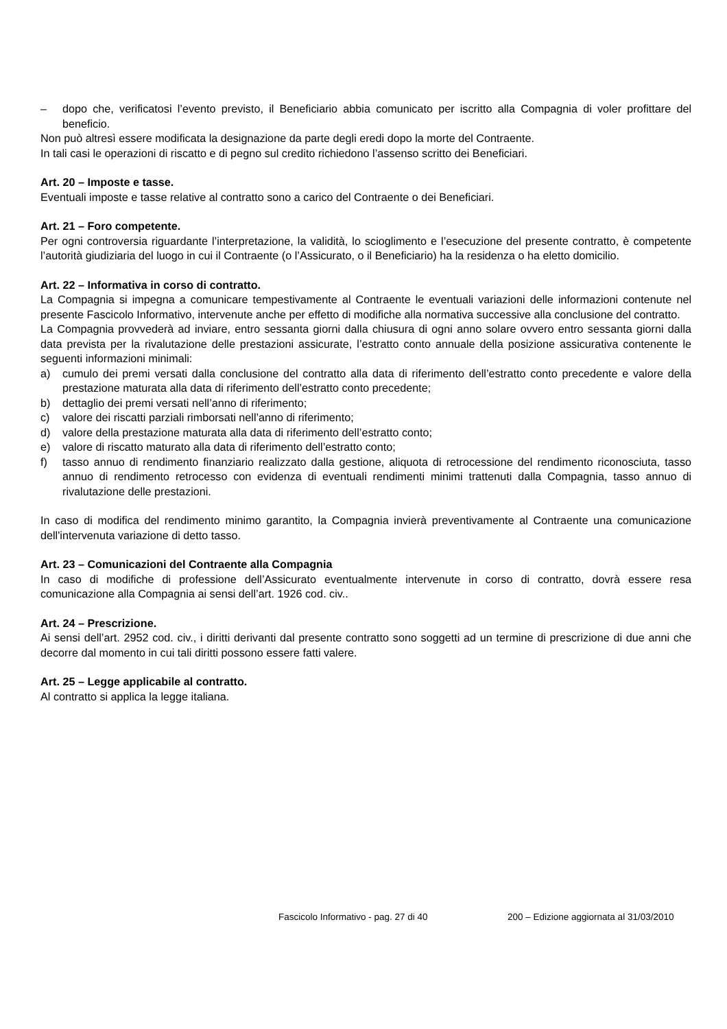– dopo che, verificatosi l’evento previsto, il Beneficiario abbia comunicato per iscritto alla Compagnia di voler profittare del beneficio.
Non può altresì essere modificata la designazione da parte degli eredi dopo la morte del Contraente.
In tali casi le operazioni di riscatto e di pegno sul credito richiedono l’assenso scritto dei Beneficiari.
Art. 20 – Imposte e tasse.
Eventuali imposte e tasse relative al contratto sono a carico del Contraente o dei Beneficiari.
Art. 21 – Foro competente.
Per ogni controversia riguardante l’interpretazione, la validità, lo scioglimento e l’esecuzione del presente contratto, è competente l’autorità giudiziaria del luogo in cui il Contraente (o l’Assicurato, o il Beneficiario) ha la residenza o ha eletto domicilio.
Art. 22 – Informativa in corso di contratto.
La Compagnia si impegna a comunicare tempestivamente al Contraente le eventuali variazioni delle informazioni contenute nel presente Fascicolo Informativo, intervenute anche per effetto di modifiche alla normativa successive alla conclusione del contratto.
La Compagnia provvederà ad inviare, entro sessanta giorni dalla chiusura di ogni anno solare ovvero entro sessanta giorni dalla data prevista per la rivalutazione delle prestazioni assicurate, l’estratto conto annuale della posizione assicurativa contenente le seguenti informazioni minimali:
a) cumulo dei premi versati dalla conclusione del contratto alla data di riferimento dell’estratto conto precedente e valore della prestazione maturata alla data di riferimento dell’estratto conto precedente;
b) dettaglio dei premi versati nell’anno di riferimento;
c) valore dei riscatti parziali rimborsati nell’anno di riferimento;
d) valore della prestazione maturata alla data di riferimento dell’estratto conto;
e) valore di riscatto maturato alla data di riferimento dell’estratto conto;
f) tasso annuo di rendimento finanziario realizzato dalla gestione, aliquota di retrocessione del rendimento riconosciuta, tasso annuo di rendimento retrocesso con evidenza di eventuali rendimenti minimi trattenuti dalla Compagnia, tasso annuo di rivalutazione delle prestazioni.
In caso di modifica del rendimento minimo garantito, la Compagnia invierà preventivamente al Contraente una comunicazione dell'intervenuta variazione di detto tasso.
Art. 23 – Comunicazioni del Contraente alla Compagnia
In caso di modifiche di professione dell’Assicurato eventualmente intervenute in corso di contratto, dovrà essere resa comunicazione alla Compagnia ai sensi dell’art. 1926 cod. civ..
Art. 24 – Prescrizione.
Ai sensi dell’art. 2952 cod. civ., i diritti derivanti dal presente contratto sono soggetti ad un termine di prescrizione di due anni che decorre dal momento in cui tali diritti possono essere fatti valere.
Art. 25 – Legge applicabile al contratto.
Al contratto si applica la legge italiana.
Fascicolo Informativo - pag. 27 di 40 200 – Edizione aggiornata al 31/03/2010